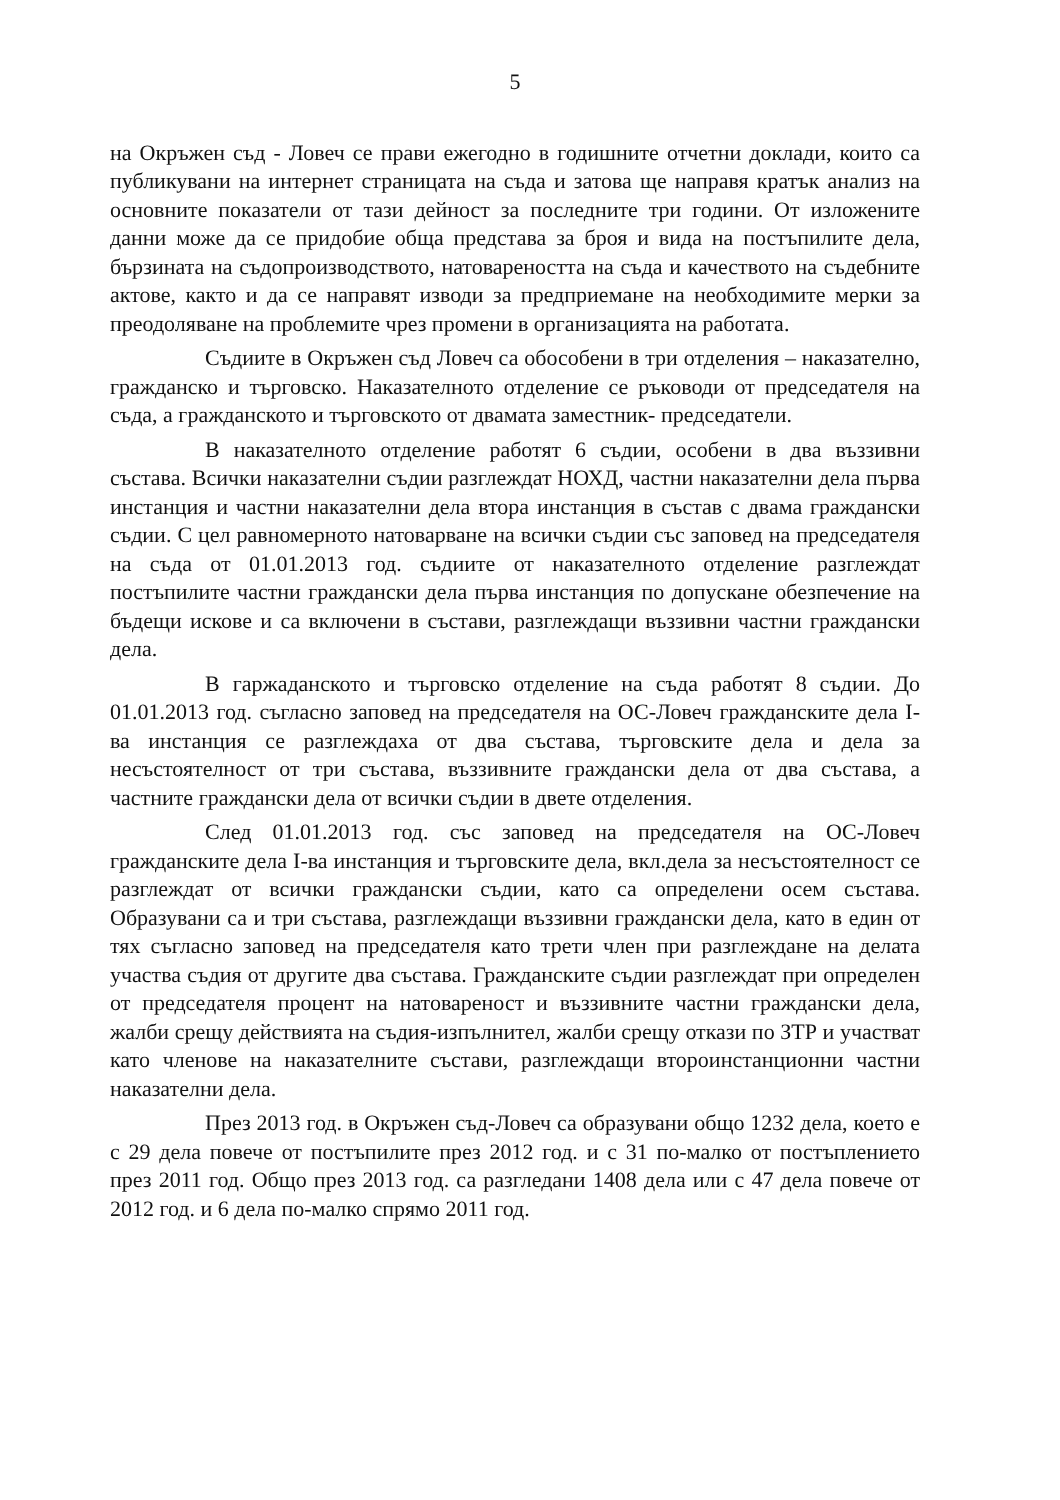5
на Окръжен съд - Ловеч се прави ежегодно в годишните отчетни доклади, които са публикувани на интернет страницата на съда и затова ще направя кратък анализ на основните показатели от тази дейност за последните три години. От изложените данни може да се придобие обща представа за броя и вида на постъпилите дела, бързината на съдопроизводството, натовареността на съда и качеството на съдебните актове, както и да се направят изводи за предприемане на необходимите мерки за преодоляване на проблемите чрез промени в организацията на работата.
Съдиите в Окръжен съд Ловеч са обособени в три отделения – наказателно, гражданско и търговско. Наказателното отделение се ръководи от председателя на съда, а гражданското и търговското от двамата заместник- председатели.
В наказателното отделение работят 6 съдии, особени в два въззивни състава. Всички наказателни съдии разглеждат НОХД, частни наказателни дела първа инстанция и частни наказателни дела втора инстанция в състав с двама граждански съдии. С цел равномерното натоварване на всички съдии със заповед на председателя на съда от 01.01.2013 год. съдиите от наказателното отделение разглеждат постъпилите частни граждански дела първа инстанция по допускане обезпечение на бъдещи искове и са включени в състави, разглеждащи въззивни частни граждански дела.
В гаржаданското и търговско отделение на съда работят 8 съдии. До 01.01.2013 год. съгласно заповед на председателя на ОС-Ловеч гражданските дела І-ва инстанция се разглеждаха от два състава, търговските дела и дела за несъстоятелност от три състава, въззивните граждански дела от два състава, а частните граждански дела от всички съдии в двете отделения.
След 01.01.2013 год. със заповед на председателя на ОС-Ловеч гражданските дела І-ва инстанция и търговските дела, вкл.дела за несъстоятелност се разглеждат от всички граждански съдии, като са определени осем състава. Образувани са и три състава, разглеждащи въззивни граждански дела, като в един от тях съгласно заповед на председателя като трети член при разглеждане на делата участва съдия от другите два състава. Гражданските съдии разглеждат при определен от председателя процент на натовареност и въззивните частни граждански дела, жалби срещу действията на съдия-изпълнител, жалби срещу откази по ЗТР и участват като членове на наказателните състави, разглеждащи второинстанционни частни наказателни дела.
През 2013 год. в Окръжен съд-Ловеч са образувани общо 1232 дела, което е с 29 дела повече от постъпилите през 2012 год. и с 31 по-малко от постъплението през 2011 год. Общо през 2013 год. са разгледани 1408 дела или с 47 дела повече от 2012 год. и 6 дела по-малко спрямо 2011 год.